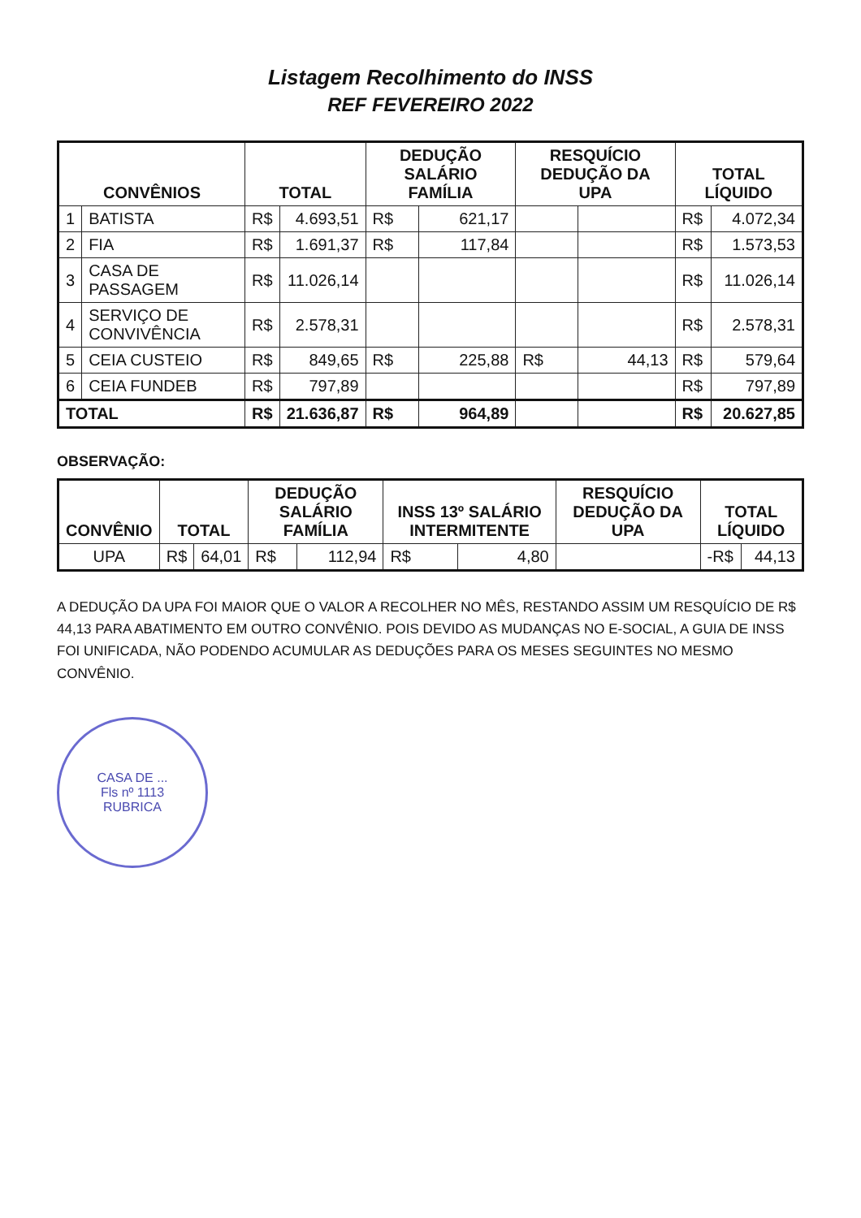Listagem Recolhimento do INSS
REF FEVEREIRO 2022
| CONVÊNIOS | | TOTAL | | DEDUÇÃO SALÁRIO FAMÍLIA | | RESQUÍCIO DEDUÇÃO DA UPA | | TOTAL LÍQUIDO | |
| --- | --- | --- | --- | --- | --- | --- | --- | --- | --- |
| 1 | BATISTA | R$ | 4.693,51 | R$ | 621,17 | | | R$ | 4.072,34 |
| 2 | FIA | R$ | 1.691,37 | R$ | 117,84 | | | R$ | 1.573,53 |
| 3 | CASA DE PASSAGEM | R$ | 11.026,14 | | | | | R$ | 11.026,14 |
| 4 | SERVIÇO DE CONVIVÊNCIA | R$ | 2.578,31 | | | | | R$ | 2.578,31 |
| 5 | CEIA CUSTEIO | R$ | 849,65 | R$ | 225,88 | R$ | 44,13 | R$ | 579,64 |
| 6 | CEIA FUNDEB | R$ | 797,89 | | | | | R$ | 797,89 |
| TOTAL | | R$ | 21.636,87 | R$ | 964,89 | | | R$ | 20.627,85 |
OBSERVAÇÃO:
| CONVÊNIO | TOTAL | | DEDUÇÃO SALÁRIO FAMÍLIA | | INSS 13º SALÁRIO INTERMITENTE | | RESQUÍCIO DEDUÇÃO DA UPA | TOTAL LÍQUIDO | |
| --- | --- | --- | --- | --- | --- | --- | --- | --- | --- |
| UPA | R$ | 64,01 | R$ | 112,94 | R$ | 4,80 | | -R$ | 44,13 |
A DEDUÇÃO DA UPA FOI MAIOR QUE O VALOR A RECOLHER NO MÊS, RESTANDO ASSIM UM RESQUÍCIO DE R$ 44,13 PARA ABATIMENTO EM OUTRO CONVÊNIO. POIS DEVIDO AS MUDANÇAS NO E-SOCIAL, A GUIA DE INSS FOI UNIFICADA, NÃO PODENDO ACUMULAR AS DEDUÇÕES PARA OS MESES SEGUINTES NO MESMO CONVÊNIO.
CASA DE ...
Fls nº 1113
RUBRICA